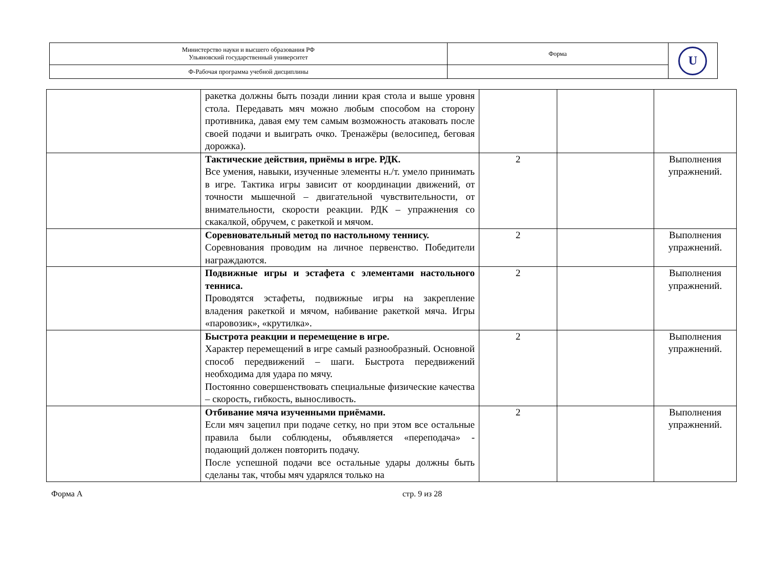| Министерство науки и высшего образования РФ Ульяновский государственный университет | Форма | U |
| Ф-Рабочая программа учебной дисциплины | | |
| | ракетка должны быть позади линии края стола и выше уровня стола. Передавать мяч можно любым способом на сторону противника, давая ему тем самым возможность атаковать после своей подачи и выиграть очко. Тренажёры (велосипед, беговая дорожка). | | | |
| | Тактические действия, приёмы в игре. РДК. Все умения, навыки, изученные элементы н./т. умело принимать в игре. Тактика игры зависит от координации движений, от точности мышечной – двигательной чувствительности, от внимательности, скорости реакции. РДК – упражнения со скакалкой, обручем, с ракеткой и мячом. | 2 | | Выполнения упражнений. |
| | Соревновательный метод по настольному теннису. Соревнования проводим на личное первенство. Победители награждаются. | 2 | | Выполнения упражнений. |
| | Подвижные игры и эстафета с элементами настольного тенниса. Проводятся эстафеты, подвижные игры на закрепление владения ракеткой и мячом, набивание ракеткой мяча. Игры «паровозик», «крутилка». | 2 | | Выполнения упражнений. |
| | Быстрота реакции и перемещение в игре. Характер перемещений в игре самый разнообразный. Основной способ передвижений – шаги. Быстрота передвижений необходима для удара по мячу. Постоянно совершенствовать специальные физические качества – скорость, гибкость, выносливость. | 2 | | Выполнения упражнений. |
| | Отбивание мяча изученными приёмами. Если мяч зацепил при подаче сетку, но при этом все остальные правила были соблюдены, объявляется «переподача» - подающий должен повторить подачу. После успешной подачи все остальные удары должны быть сделаны так, чтобы мяч ударялся только на | 2 | | Выполнения упражнений. |
Форма А стр. 9 из 28